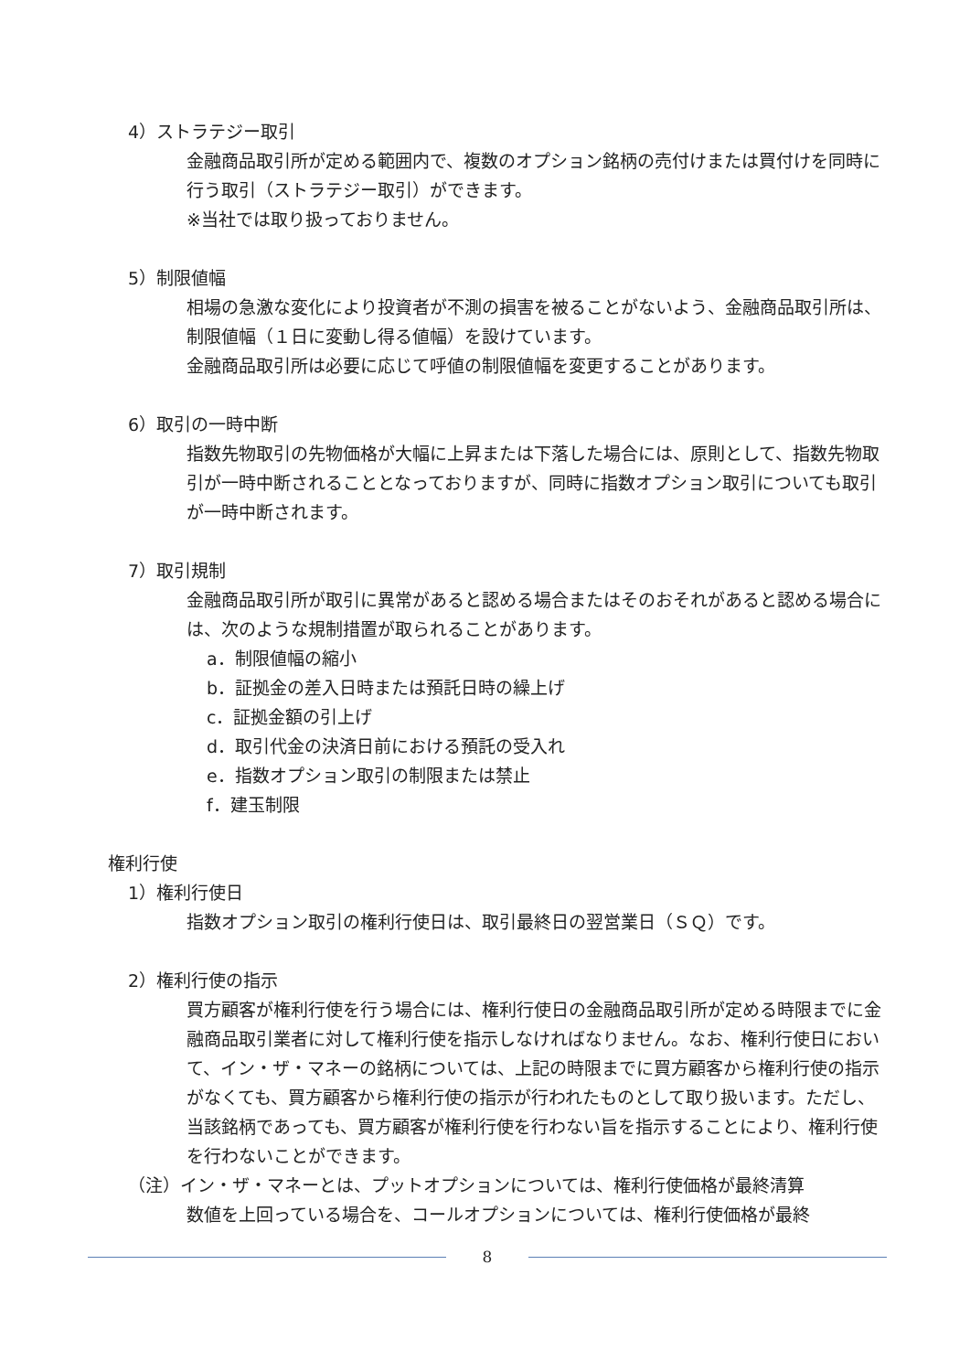4）ストラテジー取引
金融商品取引所が定める範囲内で、複数のオプション銘柄の売付けまたは買付けを同時に行う取引（ストラテジー取引）ができます。
※当社では取り扱っておりません。
5）制限値幅
相場の急激な変化により投資者が不測の損害を被ることがないよう、金融商品取引所は、制限値幅（１日に変動し得る値幅）を設けています。
金融商品取引所は必要に応じて呼値の制限値幅を変更することがあります。
6）取引の一時中断
指数先物取引の先物価格が大幅に上昇または下落した場合には、原則として、指数先物取引が一時中断されることとなっておりますが、同時に指数オプション取引についても取引が一時中断されます。
7）取引規制
金融商品取引所が取引に異常があると認める場合またはそのおそれがあると認める場合には、次のような規制措置が取られることがあります。
a．制限値幅の縮小
b．証拠金の差入日時または預託日時の繰上げ
c．証拠金額の引上げ
d．取引代金の決済日前における預託の受入れ
e．指数オプション取引の制限または禁止
f．建玉制限
権利行使
1）権利行使日
指数オプション取引の権利行使日は、取引最終日の翌営業日（ＳＱ）です。
2）権利行使の指示
買方顧客が権利行使を行う場合には、権利行使日の金融商品取引所が定める時限までに金融商品取引業者に対して権利行使を指示しなければなりません。なお、権利行使日において、イン・ザ・マネーの銘柄については、上記の時限までに買方顧客から権利行使の指示がなくても、買方顧客から権利行使の指示が行われたものとして取り扱います。ただし、当該銘柄であっても、買方顧客が権利行使を行わない旨を指示することにより、権利行使を行わないことができます。
（注）イン・ザ・マネーとは、プットオプションについては、権利行使価格が最終清算
数値を上回っている場合を、コールオプションについては、権利行使価格が最終
8